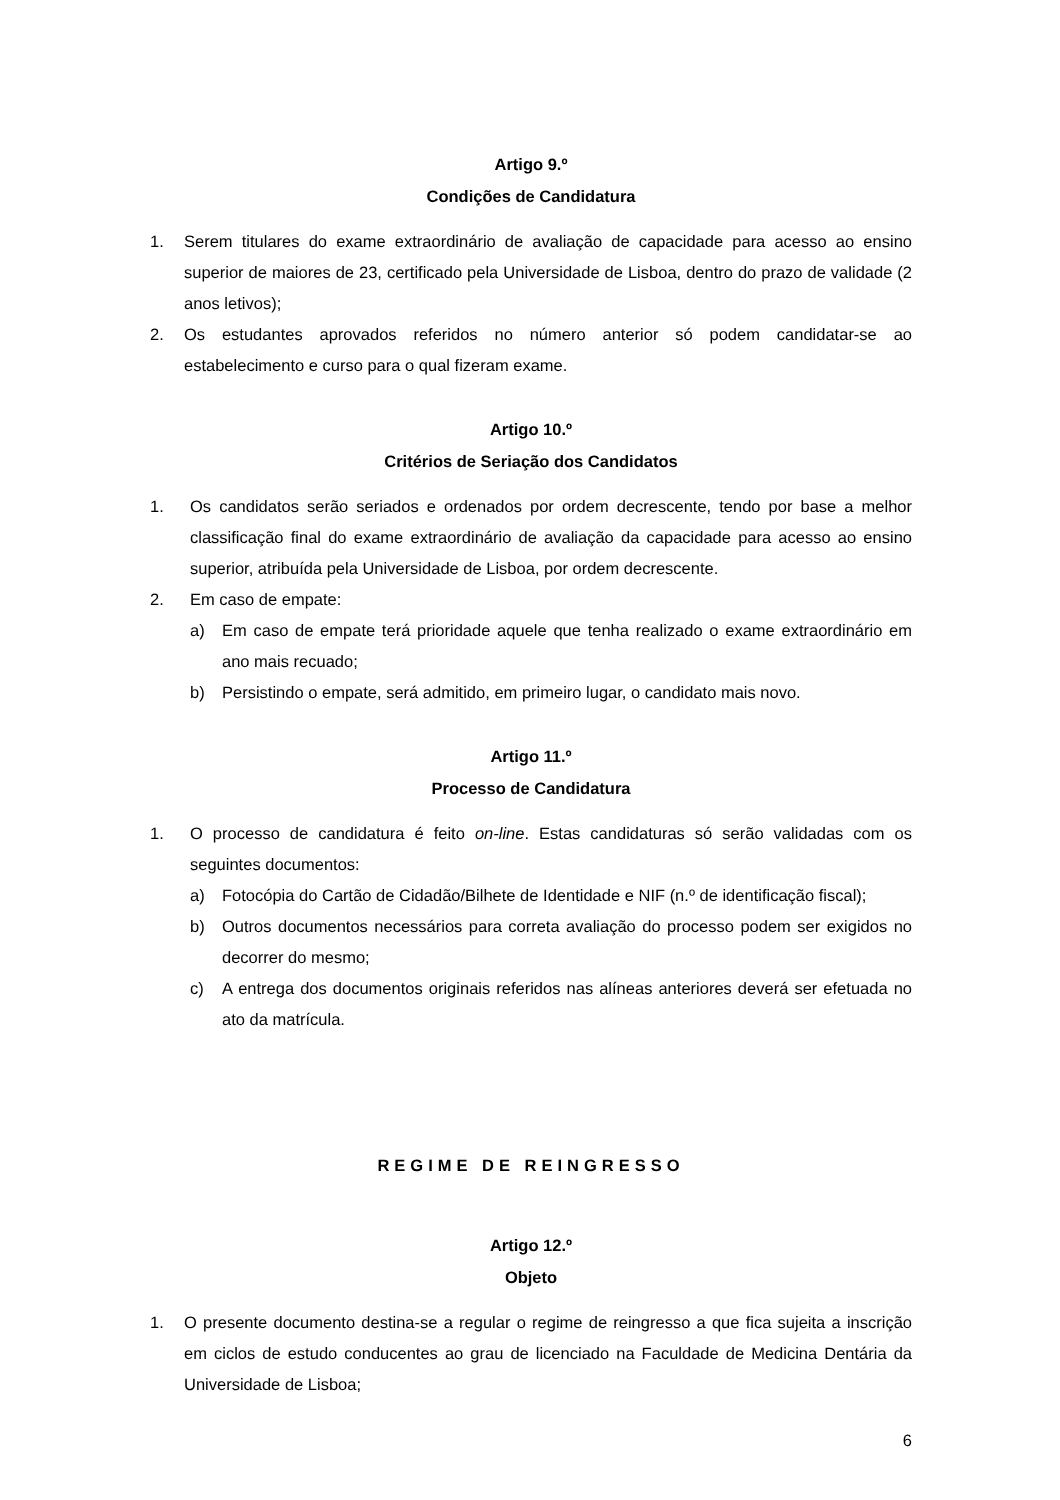Artigo 9.º
Condições de Candidatura
1. Serem titulares do exame extraordinário de avaliação de capacidade para acesso ao ensino superior de maiores de 23, certificado pela Universidade de Lisboa, dentro do prazo de validade (2 anos letivos);
2. Os estudantes aprovados referidos no número anterior só podem candidatar-se ao estabelecimento e curso para o qual fizeram exame.
Artigo 10.º
Critérios de Seriação dos Candidatos
1. Os candidatos serão seriados e ordenados por ordem decrescente, tendo por base a melhor classificação final do exame extraordinário de avaliação da capacidade para acesso ao ensino superior, atribuída pela Universidade de Lisboa, por ordem decrescente.
2. Em caso de empate:
a) Em caso de empate terá prioridade aquele que tenha realizado o exame extraordinário em ano mais recuado;
b) Persistindo o empate, será admitido, em primeiro lugar, o candidato mais novo.
Artigo 11.º
Processo de Candidatura
1. O processo de candidatura é feito on-line. Estas candidaturas só serão validadas com os seguintes documentos:
a) Fotocópia do Cartão de Cidadão/Bilhete de Identidade e NIF (n.º de identificação fiscal);
b) Outros documentos necessários para correta avaliação do processo podem ser exigidos no decorrer do mesmo;
c) A entrega dos documentos originais referidos nas alíneas anteriores deverá ser efetuada no ato da matrícula.
REGIME DE REINGRESSO
Artigo 12.º
Objeto
1. O presente documento destina-se a regular o regime de reingresso a que fica sujeita a inscrição em ciclos de estudo conducentes ao grau de licenciado na Faculdade de Medicina Dentária da Universidade de Lisboa;
6